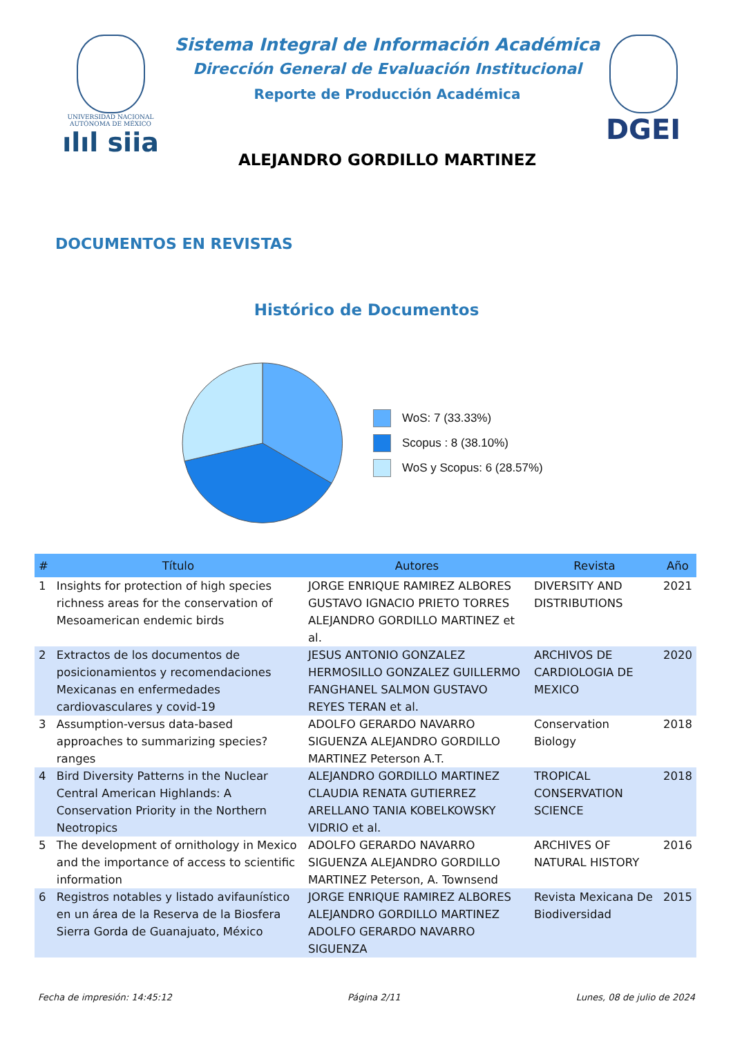UNIVERSIDAD NACIONAL AUTÓNOMA DE MÉXICO
ılıl siia
Sistema Integral de Información Académica
Dirección General de Evaluación Institucional
Reporte de Producción Académica
ALEJANDRO GORDILLO MARTINEZ
DGEI
DOCUMENTOS EN REVISTAS
Histórico de Documentos
WoS: 7 (33.33%)
Scopus : 8 (38.10%)
WoS y Scopus: 6 (28.57%)
| # | Título | Autores | Revista | Año |
| --- | --- | --- | --- | --- |
| 1 | Insights for protection of high species richness areas for the conservation of Mesoamerican endemic birds | JORGE ENRIQUE RAMIREZ ALBORES GUSTAVO IGNACIO PRIETO TORRES ALEJANDRO GORDILLO MARTINEZ et al. | DIVERSITY AND DISTRIBUTIONS | 2021 |
| 2 | Extractos de los documentos de posicionamientos y recomendaciones Mexicanas en enfermedades cardiovasculares y covid-19 | JESUS ANTONIO GONZALEZ HERMOSILLO GONZALEZ GUILLERMO FANGHANEL SALMON GUSTAVO REYES TERAN et al. | ARCHIVOS DE CARDIOLOGIA DE MEXICO | 2020 |
| 3 | Assumption-versus data-based approaches to summarizing species? ranges | ADOLFO GERARDO NAVARRO SIGUENZA ALEJANDRO GORDILLO MARTINEZ Peterson A.T. | Conservation Biology | 2018 |
| 4 | Bird Diversity Patterns in the Nuclear Central American Highlands: A Conservation Priority in the Northern Neotropics | ALEJANDRO GORDILLO MARTINEZ CLAUDIA RENATA GUTIERREZ ARELLANO TANIA KOBELKOWSKY VIDRIO et al. | TROPICAL CONSERVATION SCIENCE | 2018 |
| 5 | The development of ornithology in Mexico and the importance of access to scientific information | ADOLFO GERARDO NAVARRO SIGUENZA ALEJANDRO GORDILLO MARTINEZ Peterson, A. Townsend | ARCHIVES OF NATURAL HISTORY | 2016 |
| 6 | Registros notables y listado avifaunístico en un área de la Reserva de la Biosfera Sierra Gorda de Guanajuato, México | JORGE ENRIQUE RAMIREZ ALBORES ALEJANDRO GORDILLO MARTINEZ ADOLFO GERARDO NAVARRO SIGUENZA | Revista Mexicana De Biodiversidad | 2015 |
Fecha de impresión: 14:45:12 Página 2/11 Lunes, 08 de julio de 2024